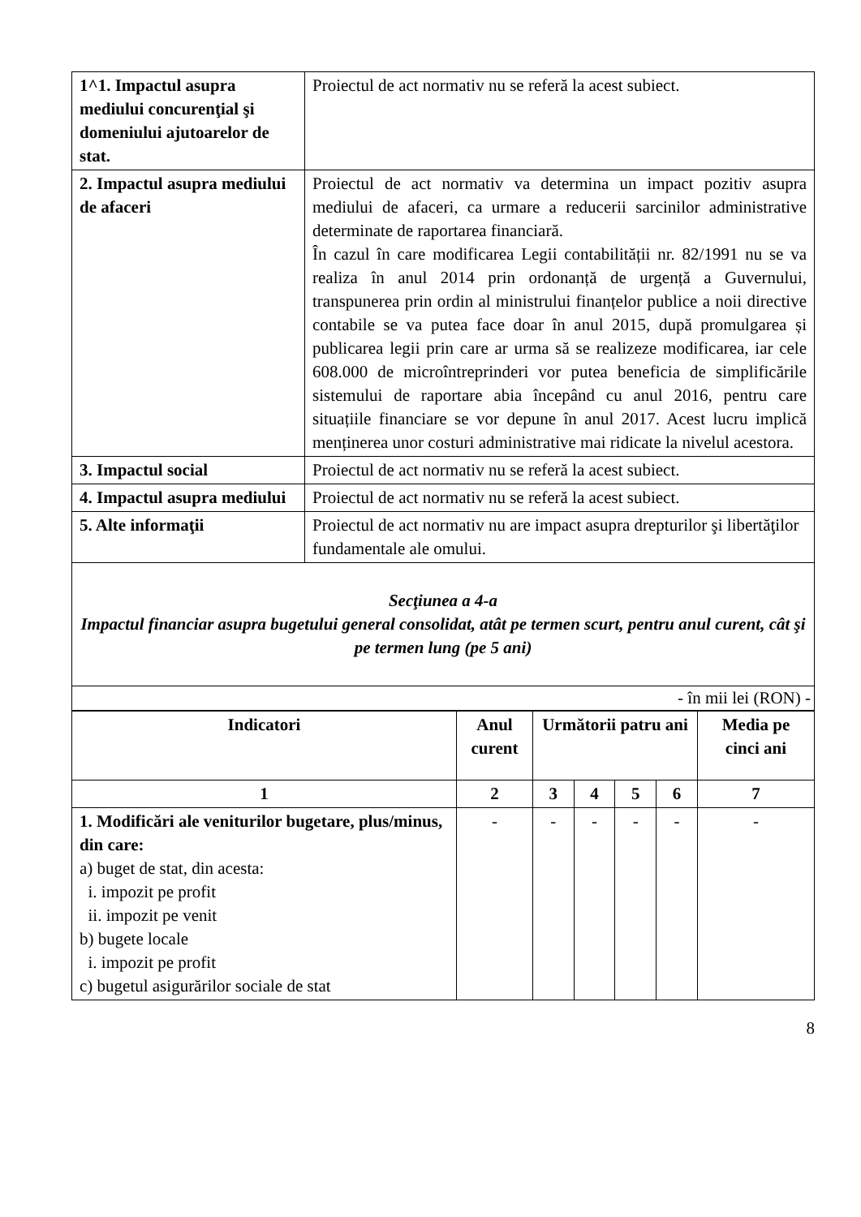| 1^1. Impactul asupra mediului concurenţial şi domeniului ajutoarelor de stat. | Proiectul de act normativ nu se referă la acest subiect. |
| 2. Impactul asupra mediului de afaceri | Proiectul de act normativ va determina un impact pozitiv asupra mediului de afaceri, ca urmare a reducerii sarcinilor administrative determinate de raportarea financiară. În cazul în care modificarea Legii contabilității nr. 82/1991 nu se va realiza în anul 2014 prin ordonanță de urgență a Guvernului, transpunerea prin ordin al ministrului finanțelor publice a noii directive contabile se va putea face doar în anul 2015, după promulgarea și publicarea legii prin care ar urma să se realizeze modificarea, iar cele 608.000 de microîntreprinderi vor putea beneficia de simplificările sistemului de raportare abia începând cu anul 2016, pentru care situațiile financiare se vor depune în anul 2017. Acest lucru implică menținerea unor costuri administrative mai ridicate la nivelul acestora. |
| 3. Impactul social | Proiectul de act normativ nu se referă la acest subiect. |
| 4. Impactul asupra mediului | Proiectul de act normativ nu se referă la acest subiect. |
| 5. Alte informaţii | Proiectul de act normativ nu are impact asupra drepturilor şi libertăţilor fundamentale ale omului. |
| Secţiunea a 4-a Impactul financiar asupra bugetului general consolidat, atât pe termen scurt, pentru anul curent, cât şi pe termen lung (pe 5 ani) | |
| - în mii lei (RON) - | |
| Indicatori | Anul curent | Următorii patru ani | | | | Media pe cinci ani |
| --- | --- | --- | --- | --- | --- | --- |
| 1 | 2 | 3 | 4 | 5 | 6 | 7 |
| 1. Modificări ale veniturilor bugetare, plus/minus, din care: a) buget de stat, din acesta: i. impozit pe profit ii. impozit pe venit b) bugete locale i. impozit pe profit c) bugetul asigurărilor sociale de stat | - | - | - | - | - | - |
8